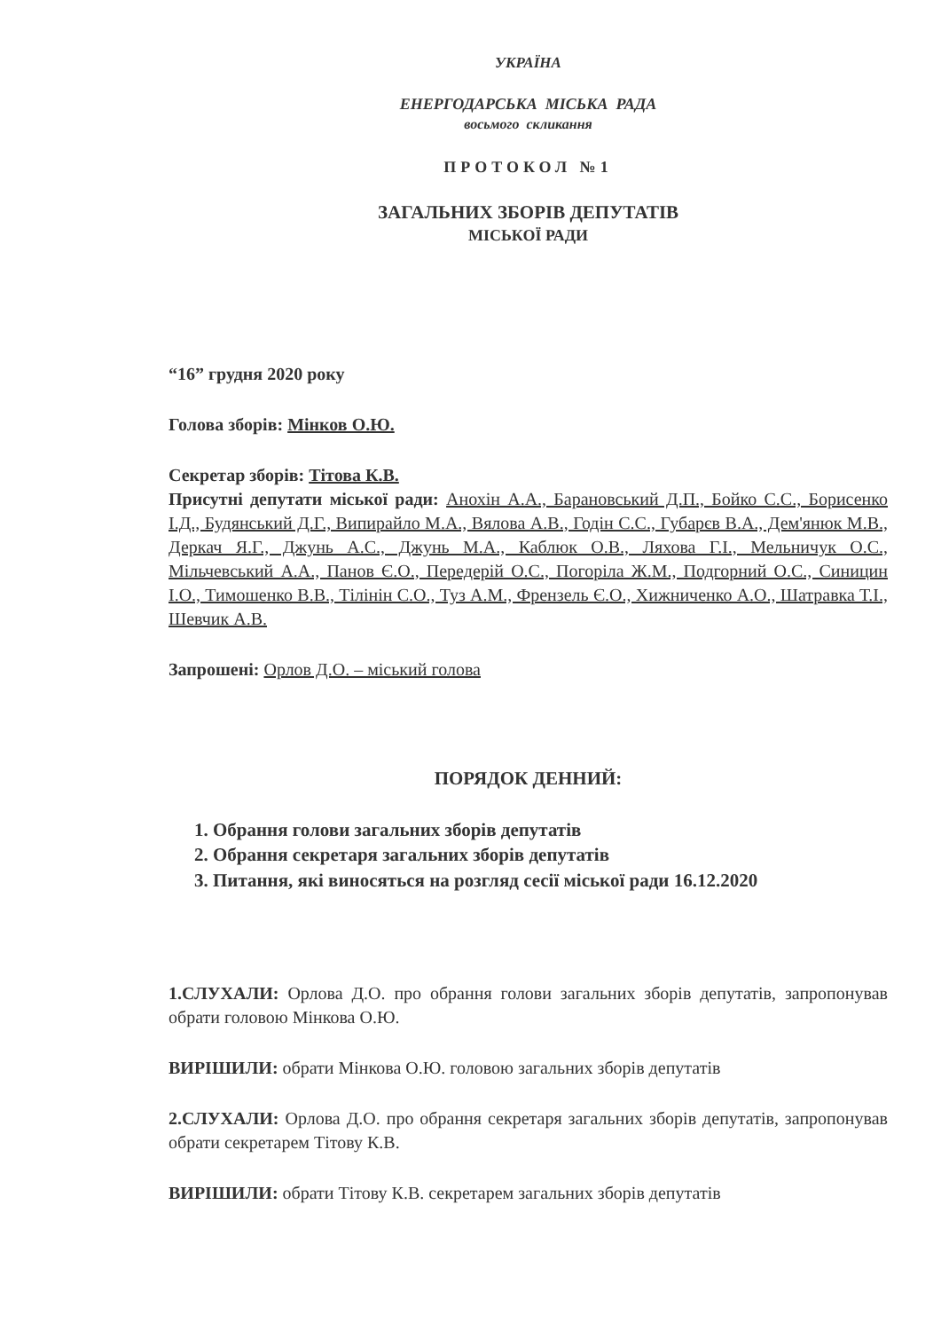УКРАЇНА
ЕНЕРГОДАРСЬКА МІСЬКА РАДА
восьмого скликання
ПРОТОКОЛ №1
ЗАГАЛЬНИХ ЗБОРІВ ДЕПУТАТІВ
МІСЬКОЇ РАДИ
“16” грудня 2020 року
Голова зборів: Мінков О.Ю.
Секретар зборів: Тітова К.В.
Присутні депутати міської ради: Анохін А.А., Барановський Д.П., Бойко С.С., Борисенко І.Д., Будянський Д.Г., Випирайло М.А., Вялова А.В., Годін С.С., Губарєв В.А., Дем'янюк М.В., Деркач Я.Г., Джунь А.С., Джунь М.А., Каблюк О.В., Ляхова Г.І., Мельничук О.С., Мільчевський А.А., Панов Є.О., Передерій О.С., Погоріла Ж.М., Подгорний О.С., Синицин І.О., Тимошенко В.В., Тілінін С.О., Туз А.М., Френзель Є.О., Хижниченко А.О., Шатравка Т.І., Шевчик А.В.
Запрошені: Орлов Д.О. – міський голова
ПОРЯДОК ДЕННИЙ:
1. Обрання голови загальних зборів депутатів
2. Обрання секретаря загальних зборів депутатів
3. Питання, які виносяться на розгляд сесії міської ради 16.12.2020
1.СЛУХАЛИ: Орлова Д.О. про обрання голови загальних зборів депутатів, запропонував обрати головою Мінкова О.Ю.
ВИРІШИЛИ: обрати Мінкова О.Ю. головою загальних зборів депутатів
2.СЛУХАЛИ: Орлова Д.О. про обрання секретаря загальних зборів депутатів, запропонував обрати секретарем Тітову К.В.
ВИРІШИЛИ: обрати Тітову К.В. секретарем загальних зборів депутатів